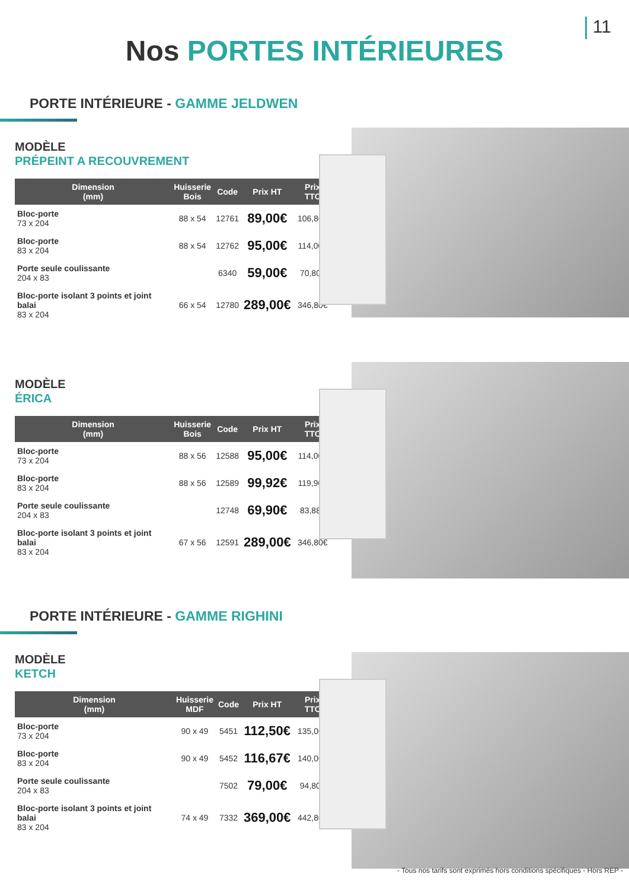11
Nos PORTES INTÉRIEURES
PORTE INTÉRIEURE - GAMME JELDWEN
MODÈLE
PRÉPEINT A RECOUVREMENT
| Dimension (mm) | Huisserie Bois | Code | Prix HT | Prix TTC |
| --- | --- | --- | --- | --- |
| Bloc-porte 73 x 204 | 88 x 54 | 12761 | 89,00€ | 106,80€ |
| Bloc-porte 83 x 204 | 88 x 54 | 12762 | 95,00€ | 114,00€ |
| Porte seule coulissante 204 x 83 | | 6340 | 59,00€ | 70,80€ |
| Bloc-porte isolant 3 points et joint balai 83 x 204 | 66 x 54 | 12780 | 289,00€ | 346,80€ |
MODÈLE
ÉRICA
| Dimension (mm) | Huisserie Bois | Code | Prix HT | Prix TTC |
| --- | --- | --- | --- | --- |
| Bloc-porte 73 x 204 | 88 x 56 | 12588 | 95,00€ | 114,00€ |
| Bloc-porte 83 x 204 | 88 x 56 | 12589 | 99,92€ | 119,90€ |
| Porte seule coulissante 204 x 83 | | 12748 | 69,90€ | 83,88€ |
| Bloc-porte isolant 3 points et joint balai 83 x 204 | 67 x 56 | 12591 | 289,00€ | 346,80€ |
PORTE INTÉRIEURE - GAMME RIGHINI
MODÈLE
KETCH
| Dimension (mm) | Huisserie MDF | Code | Prix HT | Prix TTC |
| --- | --- | --- | --- | --- |
| Bloc-porte 73 x 204 | 90 x 49 | 5451 | 112,50€ | 135,00€ |
| Bloc-porte 83 x 204 | 90 x 49 | 5452 | 116,67€ | 140,00€ |
| Porte seule coulissante 204 x 83 | | 7502 | 79,00€ | 94,80€ |
| Bloc-porte isolant 3 points et joint balai 83 x 204 | 74 x 49 | 7332 | 369,00€ | 442,80€ |
- Tous nos tarifs sont exprimés hors conditions spécifiques - Hors REP -